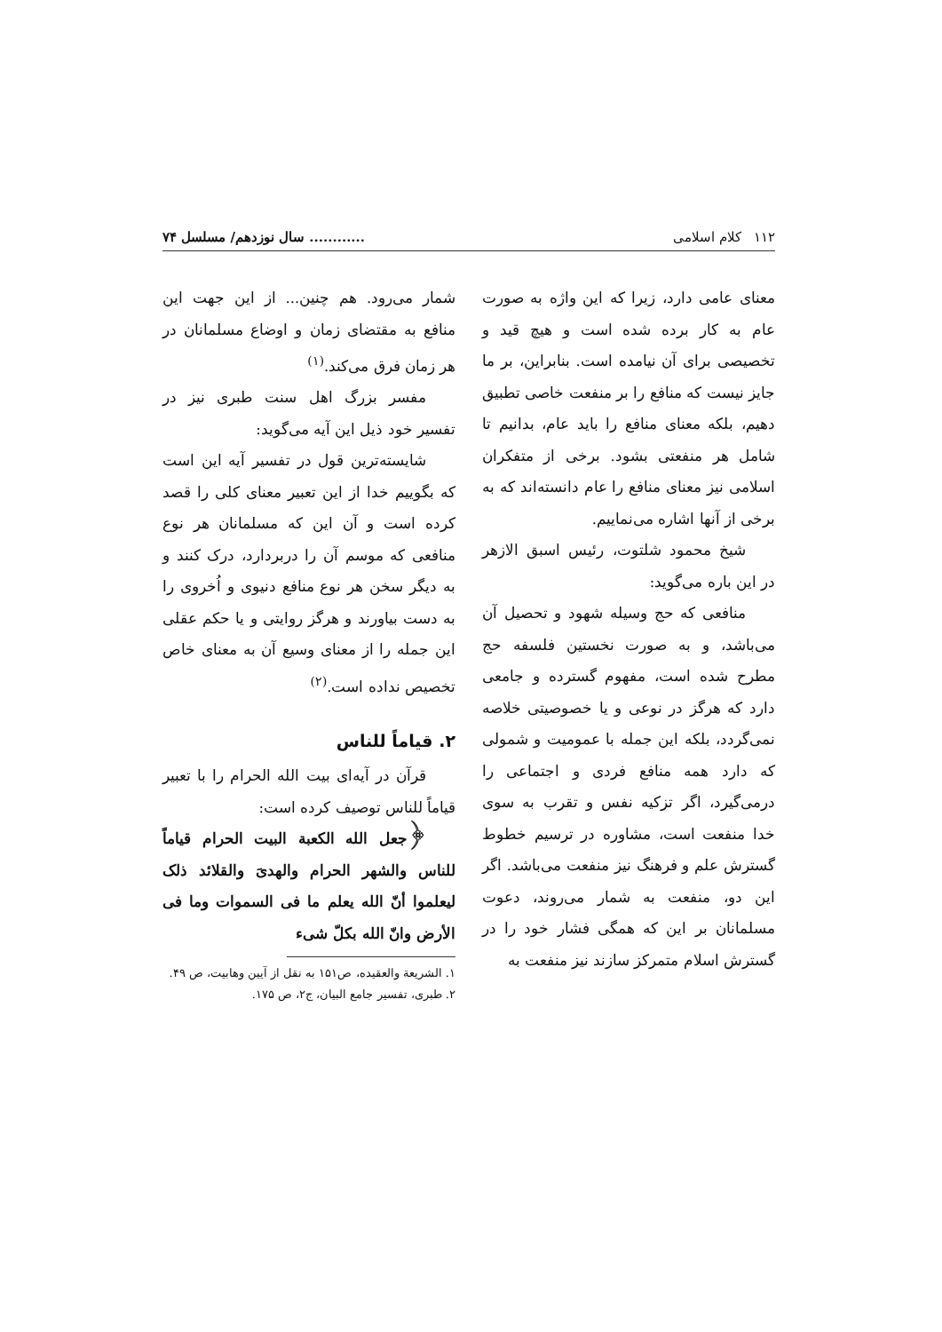۱۱۲ کلام اسلامی............ سال نوزدهم/ مسلسل ۷۴
معنای عامی دارد، زیرا که این واژه به صورت عام به کار برده شده است و هیچ قید و تخصیصی برای آن نیامده است. بنابراین، بر ما جایز نیست که منافع را بر منفعت خاصی تطبیق دهیم، بلکه معنای منافع را باید عام، بدانیم تا شامل هر منفعتی بشود. برخی از متفکران اسلامی نیز معنای منافع را عام دانسته‌اند که به برخی از آنها اشاره می‌نماییم.
شیخ محمود شلتوت، رئیس اسبق الازهر در این باره می‌گوید:
منافعی که حج وسیله شهود و تحصیل آن می‌باشد، و به صورت نخستین فلسفه حج مطرح شده است، مفهوم گسترده و جامعی دارد که هرگز در نوعی و یا خصوصیتی خلاصه نمی‌گردد، بلکه این جمله با عمومیت و شمولی که دارد همه منافع فردی و اجتماعی را درمی‌گیرد، اگر تزکیه نفس و تقرب به سوی خدا منفعت است، مشاوره در ترسیم خطوط گسترش علم و فرهنگ نیز منفعت می‌باشد. اگر این دو، منفعت به شمار می‌روند، دعوت مسلمانان بر این که همگی فشار خود را در گسترش اسلام متمرکز سازند نیز منفعت به
شمار می‌رود. هم چنین... از این جهت این منافع به مقتضای زمان و اوضاع مسلمانان در هر زمان فرق می‌کند.<sup>(۱)</sup>
مفسر بزرگ اهل سنت طبری نیز در تفسیر خود ذیل این آیه می‌گوید:
شایسته‌ترین قول در تفسیر آیه این است که بگوییم خدا از این تعبیر معنای کلی را قصد کرده است و آن این که مسلمانان هر نوع منافعی که موسم آن را دربردارد، درک کنند و به دیگر سخن هر نوع منافع دنیوی و اُخروی را به دست بیاورند و هرگز روایتی و یا حکم عقلی این جمله را از معنای وسیع آن به معنای خاص تخصیص نداده است.<sup>(۲)</sup>
۲. قیاماً للناس
قرآن در آیه‌ای بیت الله الحرام را با تعبیر قیاماً للناس توصیف کرده است:
﴿جعل الله الکعبة البیت الحرام قیاماً للناس والشهر الحرام والهدیَ والقلائد ذلک لیعلموا أنّ الله یعلم ما فی السموات وما فی الأرض وانّ الله بکلّ شیء
۱. الشریعة والعقیده، ص۱۵۱ به نقل از آیین وهابیت، ص ۴۹.
۲. طبری، تفسیر جامع البیان، ج۲، ص ۱۷۵.